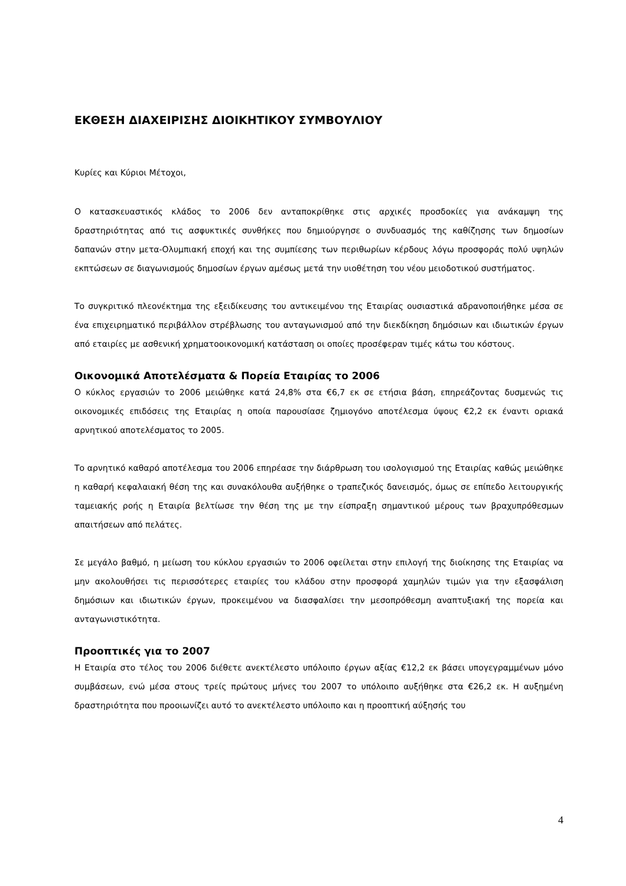ΕΚΘΕΣΗ ΔΙΑΧΕΙΡΙΣΗΣ ΔΙΟΙΚΗΤΙΚΟΥ ΣΥΜΒΟΥΛΙΟΥ
Κυρίες και Κύριοι Μέτοχοι,
Ο κατασκευαστικός κλάδος το 2006 δεν ανταποκρίθηκε στις αρχικές προσδοκίες για ανάκαμψη της δραστηριότητας από τις ασφυκτικές συνθήκες που δημιούργησε ο συνδυασμός της καθίζησης των δημοσίων δαπανών στην μετα-Ολυμπιακή εποχή και της συμπίεσης των περιθωρίων κέρδους λόγω προσφοράς πολύ υψηλών εκπτώσεων σε διαγωνισμούς δημοσίων έργων αμέσως μετά την υιοθέτηση του νέου μειοδοτικού συστήματος.
Το συγκριτικό πλεονέκτημα της εξειδίκευσης του αντικειμένου της Εταιρίας ουσιαστικά αδρανοποιήθηκε μέσα σε ένα επιχειρηματικό περιβάλλον στρέβλωσης του ανταγωνισμού από την διεκδίκηση δημόσιων και ιδιωτικών έργων από εταιρίες με ασθενική χρηματοοικονομική κατάσταση οι οποίες προσέφεραν τιμές κάτω του κόστους.
Οικονομικά Αποτελέσματα & Πορεία Εταιρίας το 2006
Ο κύκλος εργασιών το 2006 μειώθηκε κατά 24,8% στα €6,7 εκ σε ετήσια βάση, επηρεάζοντας δυσμενώς τις οικονομικές επιδόσεις της Εταιρίας η οποία παρουσίασε ζημιογόνο αποτέλεσμα ύψους €2,2 εκ έναντι οριακά αρνητικού αποτελέσματος το 2005.
Το αρνητικό καθαρό αποτέλεσμα του 2006 επηρέασε την διάρθρωση του ισολογισμού της Εταιρίας καθώς μειώθηκε η καθαρή κεφαλαιακή θέση της και συνακόλουθα αυξήθηκε ο τραπεζικός δανεισμός, όμως σε επίπεδο λειτουργικής ταμειακής ροής η Εταιρία βελτίωσε την θέση της με την είσπραξη σημαντικού μέρους των βραχυπρόθεσμων απαιτήσεων από πελάτες.
Σε μεγάλο βαθμό, η μείωση του κύκλου εργασιών το 2006 οφείλεται στην επιλογή της διοίκησης της Εταιρίας να μην ακολουθήσει τις περισσότερες εταιρίες του κλάδου στην προσφορά χαμηλών τιμών για την εξασφάλιση δημόσιων και ιδιωτικών έργων, προκειμένου να διασφαλίσει την μεσοπρόθεσμη αναπτυξιακή της πορεία και ανταγωνιστικότητα.
Προοπτικές για το 2007
Η Εταιρία στο τέλος του 2006 διέθετε ανεκτέλεστο υπόλοιπο έργων αξίας €12,2 εκ βάσει υπογεγραμμένων μόνο συμβάσεων, ενώ μέσα στους τρείς πρώτους μήνες του 2007 το υπόλοιπο αυξήθηκε στα €26,2 εκ. Η αυξημένη δραστηριότητα που προοιωνίζει αυτό το ανεκτέλεστο υπόλοιπο και η προοπτική αύξησής του
4